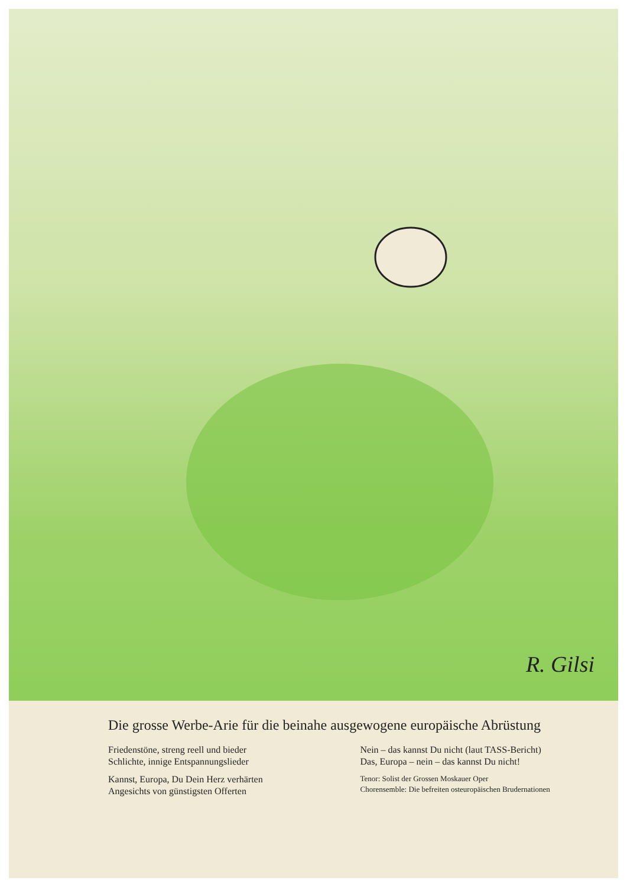R. Gilsi
Die grosse Werbe-Arie für die beinahe ausgewogene europäische Abrüstung
Friedenstöne, streng reell und bieder
Schlichte, innige Entspannungslieder
Kannst, Europa, Du Dein Herz verhärten
Angesichts von günstigsten Offerten
Nein – das kannst Du nicht (laut TASS-Bericht)
Das, Europa – nein – das kannst Du nicht!
Tenor: Solist der Grossen Moskauer Oper
Chorensemble: Die befreiten osteuropäischen Brudernationen